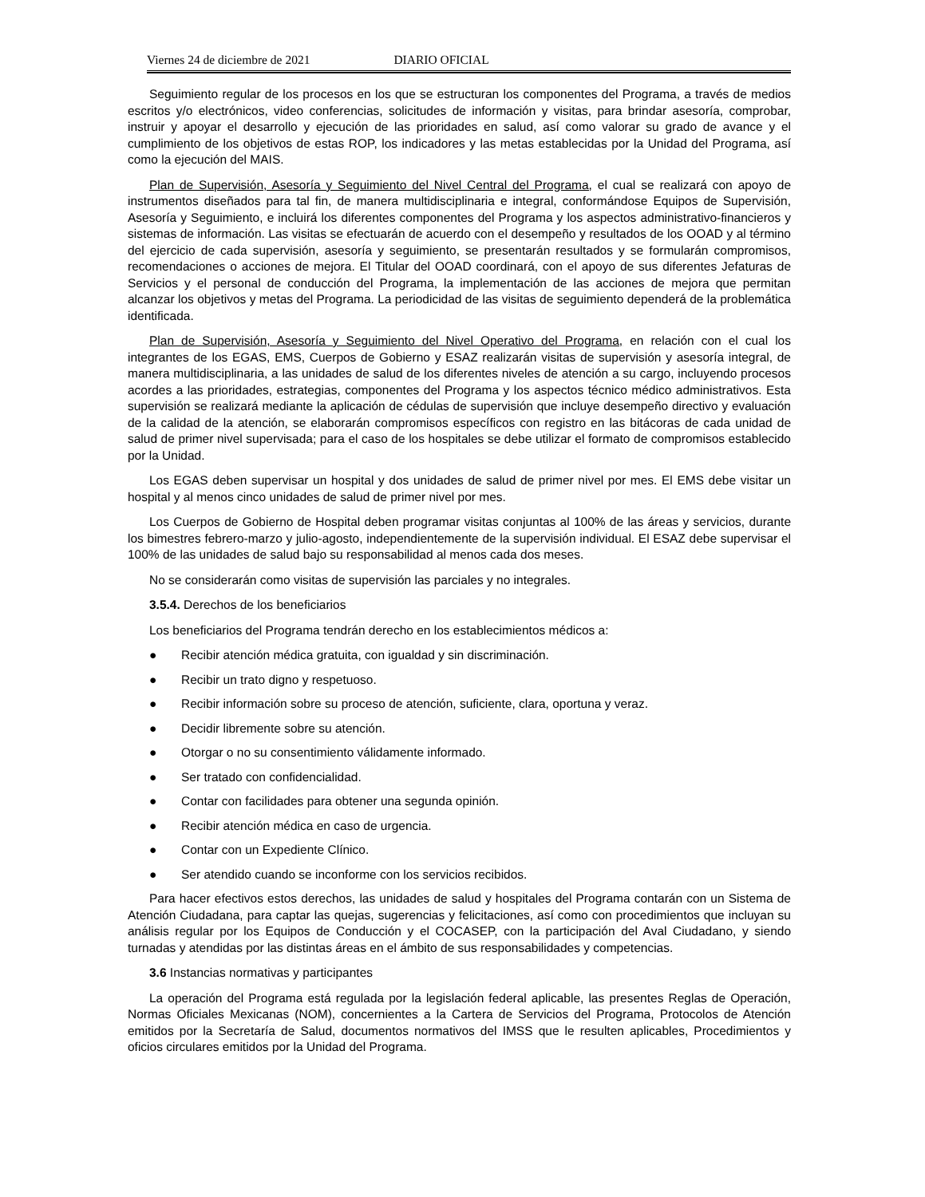Viernes 24 de diciembre de 2021 DIARIO OFICIAL
Seguimiento regular de los procesos en los que se estructuran los componentes del Programa, a través de medios escritos y/o electrónicos, video conferencias, solicitudes de información y visitas, para brindar asesoría, comprobar, instruir y apoyar el desarrollo y ejecución de las prioridades en salud, así como valorar su grado de avance y el cumplimiento de los objetivos de estas ROP, los indicadores y las metas establecidas por la Unidad del Programa, así como la ejecución del MAIS.
Plan de Supervisión, Asesoría y Seguimiento del Nivel Central del Programa, el cual se realizará con apoyo de instrumentos diseñados para tal fin, de manera multidisciplinaria e integral, conformándose Equipos de Supervisión, Asesoría y Seguimiento, e incluirá los diferentes componentes del Programa y los aspectos administrativo-financieros y sistemas de información. Las visitas se efectuarán de acuerdo con el desempeño y resultados de los OOAD y al término del ejercicio de cada supervisión, asesoría y seguimiento, se presentarán resultados y se formularán compromisos, recomendaciones o acciones de mejora. El Titular del OOAD coordinará, con el apoyo de sus diferentes Jefaturas de Servicios y el personal de conducción del Programa, la implementación de las acciones de mejora que permitan alcanzar los objetivos y metas del Programa. La periodicidad de las visitas de seguimiento dependerá de la problemática identificada.
Plan de Supervisión, Asesoría y Seguimiento del Nivel Operativo del Programa, en relación con el cual los integrantes de los EGAS, EMS, Cuerpos de Gobierno y ESAZ realizarán visitas de supervisión y asesoría integral, de manera multidisciplinaria, a las unidades de salud de los diferentes niveles de atención a su cargo, incluyendo procesos acordes a las prioridades, estrategias, componentes del Programa y los aspectos técnico médico administrativos. Esta supervisión se realizará mediante la aplicación de cédulas de supervisión que incluye desempeño directivo y evaluación de la calidad de la atención, se elaborarán compromisos específicos con registro en las bitácoras de cada unidad de salud de primer nivel supervisada; para el caso de los hospitales se debe utilizar el formato de compromisos establecido por la Unidad.
Los EGAS deben supervisar un hospital y dos unidades de salud de primer nivel por mes. El EMS debe visitar un hospital y al menos cinco unidades de salud de primer nivel por mes.
Los Cuerpos de Gobierno de Hospital deben programar visitas conjuntas al 100% de las áreas y servicios, durante los bimestres febrero-marzo y julio-agosto, independientemente de la supervisión individual. El ESAZ debe supervisar el 100% de las unidades de salud bajo su responsabilidad al menos cada dos meses.
No se considerarán como visitas de supervisión las parciales y no integrales.
3.5.4. Derechos de los beneficiarios
Los beneficiarios del Programa tendrán derecho en los establecimientos médicos a:
● Recibir atención médica gratuita, con igualdad y sin discriminación.
● Recibir un trato digno y respetuoso.
● Recibir información sobre su proceso de atención, suficiente, clara, oportuna y veraz.
● Decidir libremente sobre su atención.
● Otorgar o no su consentimiento válidamente informado.
● Ser tratado con confidencialidad.
● Contar con facilidades para obtener una segunda opinión.
● Recibir atención médica en caso de urgencia.
● Contar con un Expediente Clínico.
● Ser atendido cuando se inconforme con los servicios recibidos.
Para hacer efectivos estos derechos, las unidades de salud y hospitales del Programa contarán con un Sistema de Atención Ciudadana, para captar las quejas, sugerencias y felicitaciones, así como con procedimientos que incluyan su análisis regular por los Equipos de Conducción y el COCASEP, con la participación del Aval Ciudadano, y siendo turnadas y atendidas por las distintas áreas en el ámbito de sus responsabilidades y competencias.
3.6 Instancias normativas y participantes
La operación del Programa está regulada por la legislación federal aplicable, las presentes Reglas de Operación, Normas Oficiales Mexicanas (NOM), concernientes a la Cartera de Servicios del Programa, Protocolos de Atención emitidos por la Secretaría de Salud, documentos normativos del IMSS que le resulten aplicables, Procedimientos y oficios circulares emitidos por la Unidad del Programa.